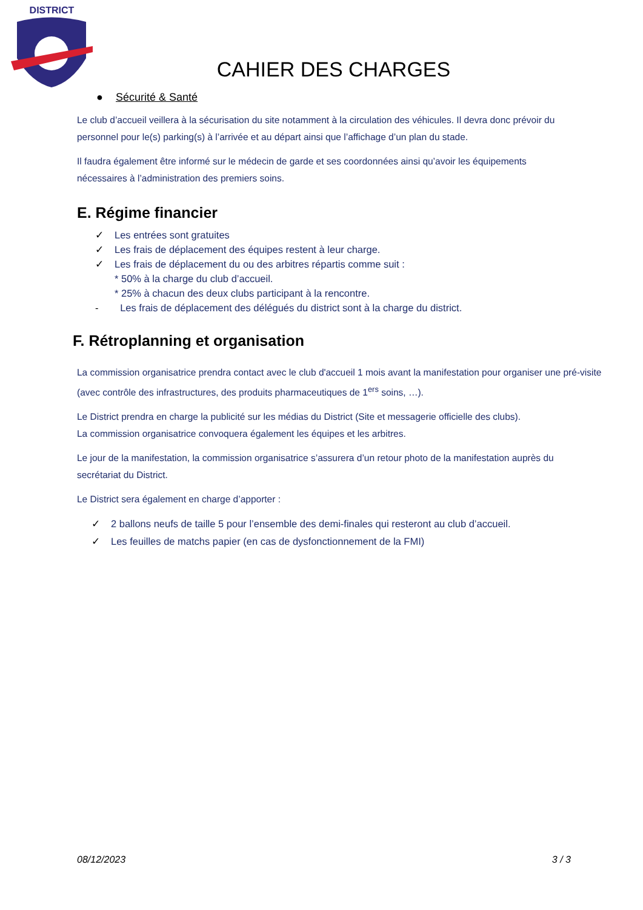DISTRICT
CAHIER DES CHARGES
● Sécurité & Santé
Le club d’accueil veillera à la sécurisation du site notamment à la circulation des véhicules. Il devra donc prévoir du personnel pour le(s) parking(s) à l’arrivée et au départ ainsi que l’affichage d’un plan du stade.
Il faudra également être informé sur le médecin de garde et ses coordonnées ainsi qu’avoir les équipements nécessaires à l’administration des premiers soins.
E. Régime financier
✓ Les entrées sont gratuites
✓ Les frais de déplacement des équipes restent à leur charge.
✓ Les frais de déplacement du ou des arbitres répartis comme suit :
* 50% à la charge du club d’accueil.
* 25% à chacun des deux clubs participant à la rencontre.
- Les frais de déplacement des délégués du district sont à la charge du district.
F. Rétroplanning et organisation
La commission organisatrice prendra contact avec le club d'accueil 1 mois avant la manifestation pour organiser une pré-visite (avec contrôle des infrastructures, des produits pharmaceutiques de 1<sup>ers</sup> soins, …).
Le District prendra en charge la publicité sur les médias du District (Site et messagerie officielle des clubs).
La commission organisatrice convoquera également les équipes et les arbitres.
Le jour de la manifestation, la commission organisatrice s’assurera d’un retour photo de la manifestation auprès du secrétariat du District.
Le District sera également en charge d’apporter :
✓ 2 ballons neufs de taille 5 pour l’ensemble des demi-finales qui resteront au club d’accueil.
✓ Les feuilles de matchs papier (en cas de dysfonctionnement de la FMI)
08/12/2023 3 / 3